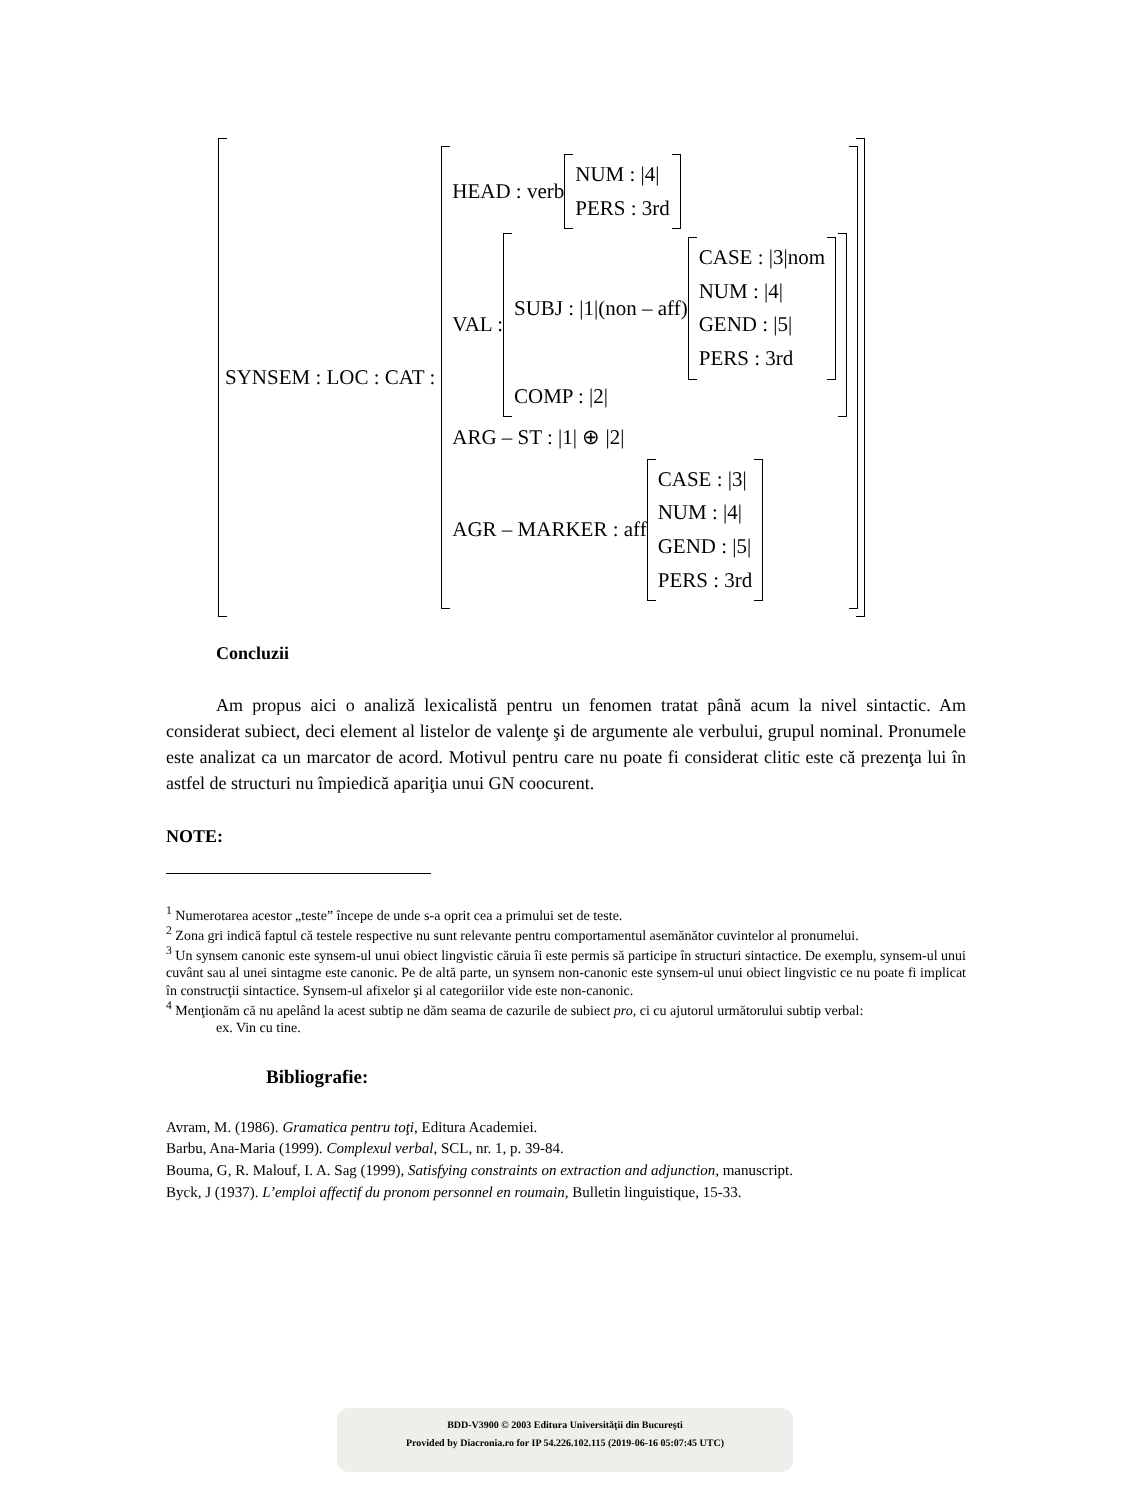SYNSEM : LOC : CAT :
HEAD : verb
NUM : |4|
PERS : 3rd
VAL :
SUBJ : |1|(non – aff)
CASE : |3|nom
NUM : |4|
GEND : |5|
PERS : 3rd
COMP : |2|
ARG – ST : |1| ⊕ |2|
AGR – MARKER : aff
CASE : |3|
NUM : |4|
GEND : |5|
PERS : 3rd
Concluzii
Am propus aici o analiză lexicalistă pentru un fenomen tratat până acum la nivel sintactic. Am considerat subiect, deci element al listelor de valenţe şi de argumente ale verbului, grupul nominal. Pronumele este analizat ca un marcator de acord. Motivul pentru care nu poate fi considerat clitic este că prezenţa lui în astfel de structuri nu împiedică apariţia unui GN coocurent.
NOTE:
<sup>1</sup> Numerotarea acestor „teste” începe de unde s-a oprit cea a primului set de teste.
<sup>2</sup> Zona gri indică faptul că testele respective nu sunt relevante pentru comportamentul asemănător cuvintelor al pronumelui.
<sup>3</sup> Un synsem canonic este synsem-ul unui obiect lingvistic căruia îi este permis să participe în structuri sintactice. De exemplu, synsem-ul unui cuvânt sau al unei sintagme este canonic. Pe de altă parte, un synsem non-canonic este synsem-ul unui obiect lingvistic ce nu poate fi implicat în construcţii sintactice. Synsem-ul afixelor şi al categoriilor vide este non-canonic.
<sup>4</sup> Menţionăm că nu apelând la acest subtip ne dăm seama de cazurile de subiect pro, ci cu ajutorul următorului subtip verbal:
ex. Vin cu tine.
Bibliografie:
Avram, M. (1986). Gramatica pentru toţi, Editura Academiei.
Barbu, Ana-Maria (1999). Complexul verbal, SCL, nr. 1, p. 39-84.
Bouma, G, R. Malouf, I. A. Sag (1999), Satisfying constraints on extraction and adjunction, manuscript.
Byck, J (1937). L’emploi affectif du pronom personnel en roumain, Bulletin linguistique, 15-33.
BDD-V3900 © 2003 Editura Universităţii din Bucureşti
Provided by Diacronia.ro for IP 54.226.102.115 (2019-06-16 05:07:45 UTC)